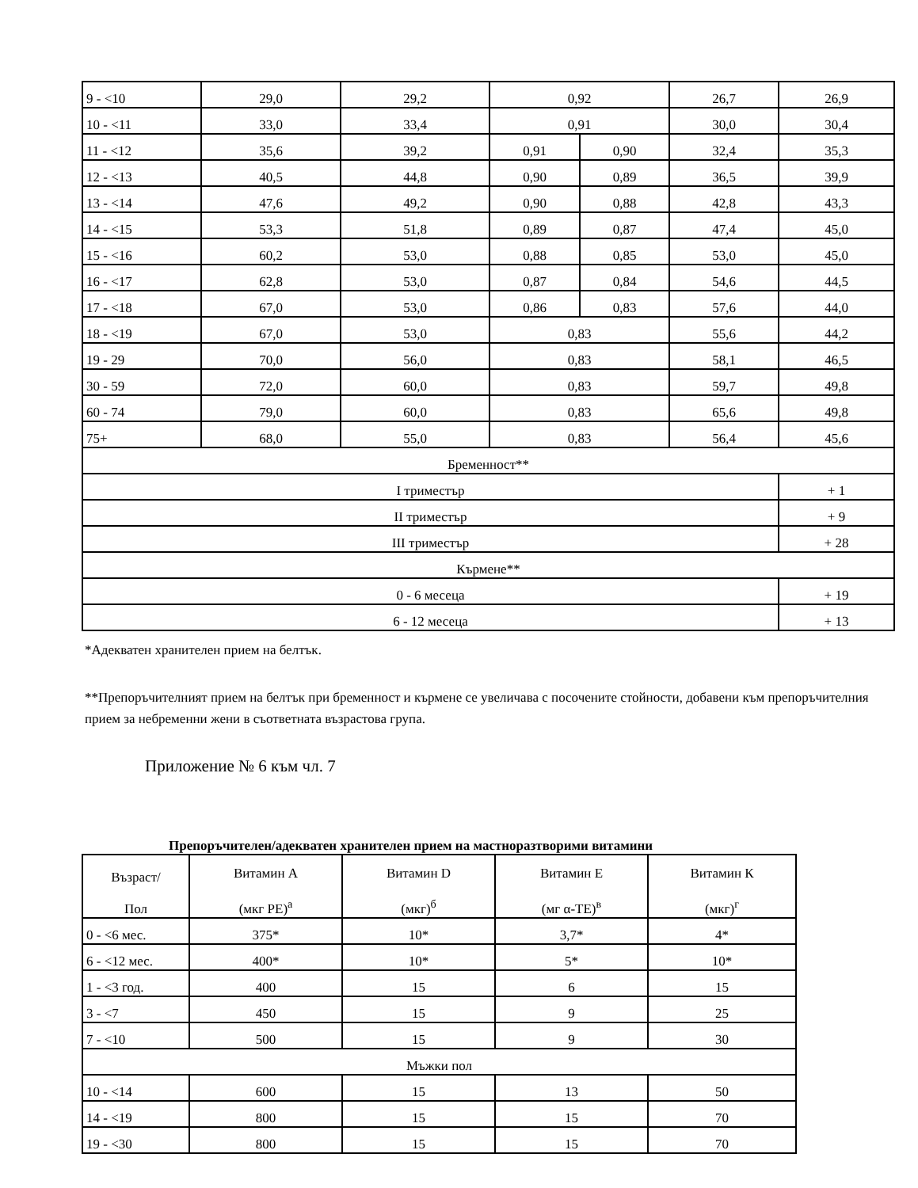| 9 - <10 | 29,0 | 29,2 | 0,92 | | 26,7 | 26,9 |
| 10 - <11 | 33,0 | 33,4 | 0,91 | | 30,0 | 30,4 |
| 11 - <12 | 35,6 | 39,2 | 0,91 | 0,90 | 32,4 | 35,3 |
| 12 - <13 | 40,5 | 44,8 | 0,90 | 0,89 | 36,5 | 39,9 |
| 13 - <14 | 47,6 | 49,2 | 0,90 | 0,88 | 42,8 | 43,3 |
| 14 - <15 | 53,3 | 51,8 | 0,89 | 0,87 | 47,4 | 45,0 |
| 15 - <16 | 60,2 | 53,0 | 0,88 | 0,85 | 53,0 | 45,0 |
| 16 - <17 | 62,8 | 53,0 | 0,87 | 0,84 | 54,6 | 44,5 |
| 17 - <18 | 67,0 | 53,0 | 0,86 | 0,83 | 57,6 | 44,0 |
| 18 - <19 | 67,0 | 53,0 | 0,83 | | 55,6 | 44,2 |
| 19 - 29 | 70,0 | 56,0 | 0,83 | | 58,1 | 46,5 |
| 30 - 59 | 72,0 | 60,0 | 0,83 | | 59,7 | 49,8 |
| 60 - 74 | 79,0 | 60,0 | 0,83 | | 65,6 | 49,8 |
| 75+ | 68,0 | 55,0 | 0,83 | | 56,4 | 45,6 |
| Бременност** | | | | | | |
| I триместър | | | | | | + 1 |
| II триместър | | | | | | + 9 |
| III триместър | | | | | | + 28 |
| Кърмене** | | | | | | |
| 0 - 6 месеца | | | | | | + 19 |
| 6 - 12 месеца | | | | | | + 13 |
*Адекватен хранителен прием на белтък.
**Препоръчителният прием на белтък при бременност и кърмене се увеличава с посочените стойности, добавени към препоръчителния прием за небременни жени в съответната възрастова група.
Приложение № 6 към чл. 7
Препоръчителен/адекватен хранителен прием на мастноразтворими витамини
| Възраст/ Пол | Витамин А (мкг РЕ)<sup>а</sup> | Витамин D (мкг)<sup>б</sup> | Витамин Е (мг α-ТЕ)<sup>в</sup> | Витамин К (мкг)<sup>г</sup> |
| --- | --- | --- | --- | --- |
| 0 - <6 мес. | 375* | 10* | 3,7* | 4* |
| 6 - <12 мес. | 400* | 10* | 5* | 10* |
| 1 - <3 год. | 400 | 15 | 6 | 15 |
| 3 - <7 | 450 | 15 | 9 | 25 |
| 7 - <10 | 500 | 15 | 9 | 30 |
| Мъжки пол | | | | |
| 10 - <14 | 600 | 15 | 13 | 50 |
| 14 - <19 | 800 | 15 | 15 | 70 |
| 19 - <30 | 800 | 15 | 15 | 70 |